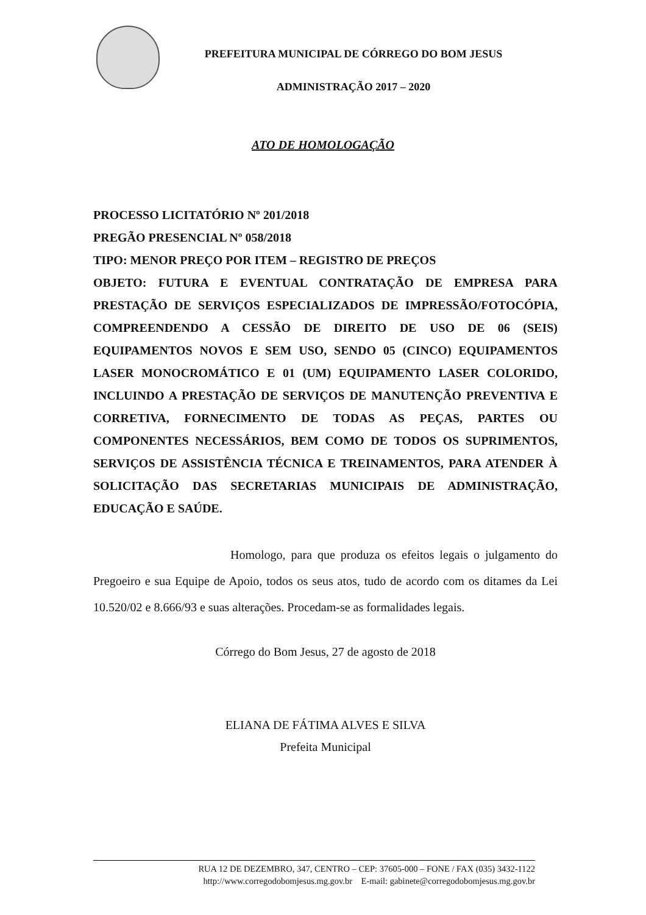PREFEITURA MUNICIPAL DE CÓRREGO DO BOM JESUS
ADMINISTRAÇÃO 2017 – 2020
ATO DE HOMOLOGAÇÃO
PROCESSO LICITATÓRIO Nº 201/2018
PREGÃO PRESENCIAL Nº 058/2018
TIPO: MENOR PREÇO POR ITEM – REGISTRO DE PREÇOS
OBJETO: FUTURA E EVENTUAL CONTRATAÇÃO DE EMPRESA PARA PRESTAÇÃO DE SERVIÇOS ESPECIALIZADOS DE IMPRESSÃO/FOTOCÓPIA, COMPREENDENDO A CESSÃO DE DIREITO DE USO DE 06 (SEIS) EQUIPAMENTOS NOVOS E SEM USO, SENDO 05 (CINCO) EQUIPAMENTOS LASER MONOCROMÁTICO E 01 (UM) EQUIPAMENTO LASER COLORIDO, INCLUINDO A PRESTAÇÃO DE SERVIÇOS DE MANUTENÇÃO PREVENTIVA E CORRETIVA, FORNECIMENTO DE TODAS AS PEÇAS, PARTES OU COMPONENTES NECESSÁRIOS, BEM COMO DE TODOS OS SUPRIMENTOS, SERVIÇOS DE ASSISTÊNCIA TÉCNICA E TREINAMENTOS, PARA ATENDER À SOLICITAÇÃO DAS SECRETARIAS MUNICIPAIS DE ADMINISTRAÇÃO, EDUCAÇÃO E SAÚDE.
Homologo, para que produza os efeitos legais o julgamento do Pregoeiro e sua Equipe de Apoio, todos os seus atos, tudo de acordo com os ditames da Lei 10.520/02 e 8.666/93 e suas alterações. Procedam-se as formalidades legais.
Córrego do Bom Jesus, 27 de agosto de 2018
ELIANA DE FÁTIMA ALVES E SILVA
Prefeita Municipal
RUA 12 DE DEZEMBRO, 347, CENTRO – CEP: 37605-000 – FONE / FAX (035) 3432-1122
http://www.corregodobomjesus.mg.gov.br E-mail: gabinete@corregodobomjesus.mg.gov.br